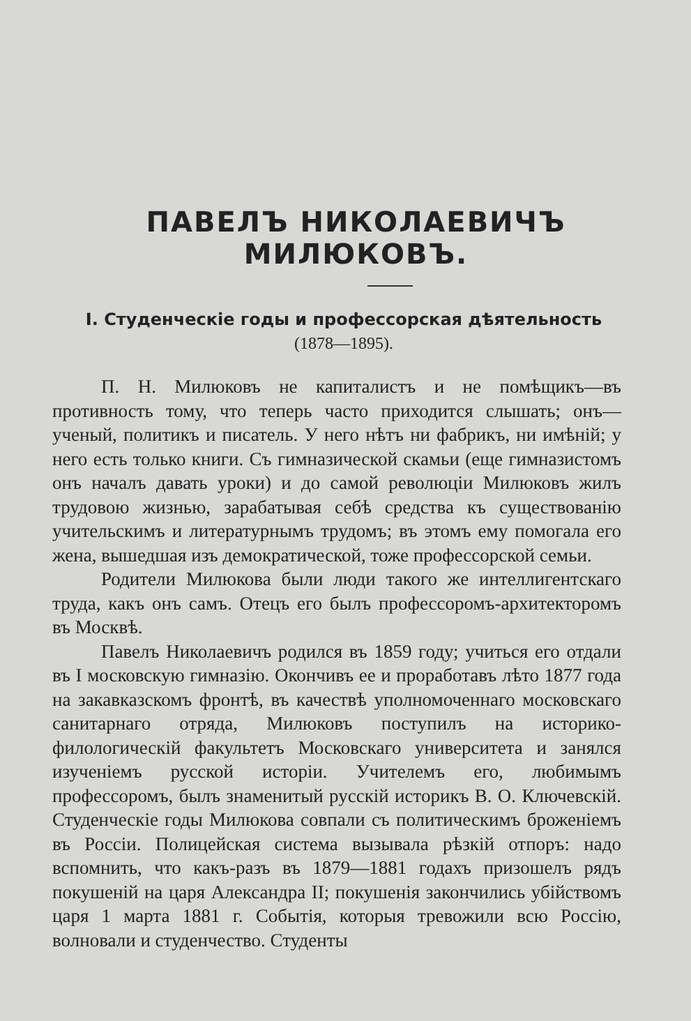ПАВЕЛЪ НИКОЛАЕВИЧЪ МИЛЮКОВЪ.
I. Студенческіе годы и профессорская дѣятельность (1878—1895).
П. Н. Милюковъ не капиталистъ и не помѣщикъ—въ противность тому, что теперь часто приходится слышать; онъ—ученый, политикъ и писатель. У него нѣтъ ни фабрикъ, ни имѣній; у него есть только книги. Съ гимназической скамьи (еще гимназистомъ онъ началъ давать уроки) и до самой революціи Милюковъ жилъ трудовою жизнью, зарабатывая себѣ средства къ существованію учительскимъ и литературнымъ трудомъ; въ этомъ ему помогала его жена, вышедшая изъ демократической, тоже профессорской семьи.
Родители Милюкова были люди такого же интеллигентскаго труда, какъ онъ самъ. Отецъ его былъ профессоромъ-архитекторомъ въ Москвѣ.
Павелъ Николаевичъ родился въ 1859 году; учиться его отдали въ I московскую гимназію. Окончивъ ее и проработавъ лѣто 1877 года на закавказскомъ фронтѣ, въ качествѣ уполномоченнаго московскаго санитарнаго отряда, Милюковъ поступилъ на историко-филологическій факультетъ Московскаго университета и занялся изученіемъ русской исторіи. Учителемъ его, любимымъ профессоромъ, былъ знаменитый русскій историкъ В. О. Ключевскій. Студенческіе годы Милюкова совпали съ политическимъ броженіемъ въ Россіи. Полицейская система вызывала рѣзкій отпоръ: надо вспомнить, что какъ-разъ въ 1879—1881 годахъ призошелъ рядъ покушеній на царя Александра II; покушенія закончились убійствомъ царя 1 марта 1881 г. Событія, которыя тревожили всю Россію, волновали и студенчество. Студенты